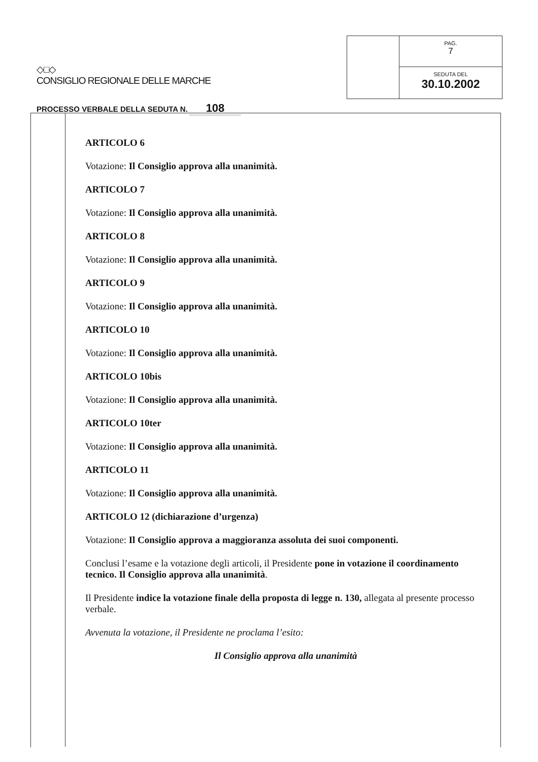◇□◇
CONSIGLIO REGIONALE DELLE MARCHE
PROCESSO VERBALE DELLA SEDUTA N. 108
PAG.
7
SEDUTA DEL
30.10.2002
ARTICOLO 6
Votazione: Il Consiglio approva alla unanimità.
ARTICOLO 7
Votazione: Il Consiglio approva alla unanimità.
ARTICOLO 8
Votazione: Il Consiglio approva alla unanimità.
ARTICOLO 9
Votazione: Il Consiglio approva alla unanimità.
ARTICOLO 10
Votazione: Il Consiglio approva alla unanimità.
ARTICOLO 10bis
Votazione: Il Consiglio approva alla unanimità.
ARTICOLO 10ter
Votazione: Il Consiglio approva alla unanimità.
ARTICOLO 11
Votazione: Il Consiglio approva alla unanimità.
ARTICOLO 12 (dichiarazione d’urgenza)
Votazione: Il Consiglio approva a maggioranza assoluta dei suoi componenti.
Conclusi l’esame e la votazione degli articoli, il Presidente pone in votazione il coordinamento tecnico. Il Consiglio approva alla unanimità.
Il Presidente indice la votazione finale della proposta di legge n. 130, allegata al presente processo verbale.
Avvenuta la votazione, il Presidente ne proclama l’esito:
Il Consiglio approva alla unanimità